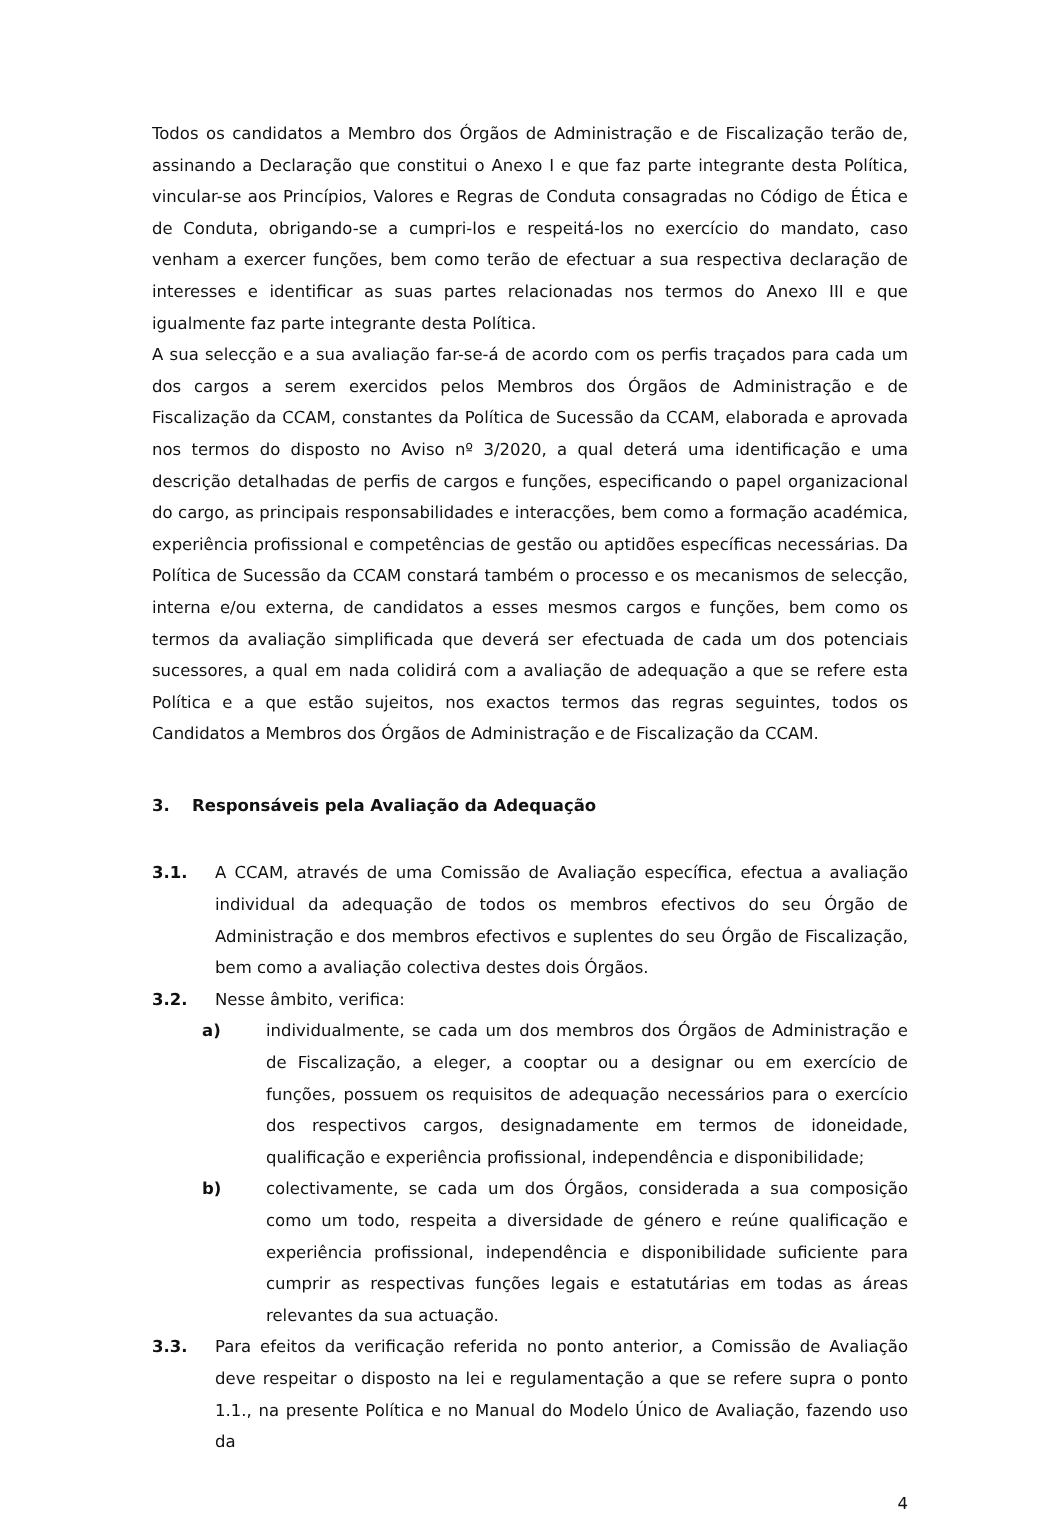Todos os candidatos a Membro dos Órgãos de Administração e de Fiscalização terão de, assinando a Declaração que constitui o Anexo I e que faz parte integrante desta Política, vincular-se aos Princípios, Valores e Regras de Conduta consagradas no Código de Ética e de Conduta, obrigando-se a cumpri-los e respeitá-los no exercício do mandato, caso venham a exercer funções, bem como terão de efectuar a sua respectiva declaração de interesses e identificar as suas partes relacionadas nos termos do Anexo III e que igualmente faz parte integrante desta Política.
A sua selecção e a sua avaliação far-se-á de acordo com os perfis traçados para cada um dos cargos a serem exercidos pelos Membros dos Órgãos de Administração e de Fiscalização da CCAM, constantes da Política de Sucessão da CCAM, elaborada e aprovada nos termos do disposto no Aviso nº 3/2020, a qual deterá uma identificação e uma descrição detalhadas de perfis de cargos e funções, especificando o papel organizacional do cargo, as principais responsabilidades e interacções, bem como a formação académica, experiência profissional e competências de gestão ou aptidões específicas necessárias. Da Política de Sucessão da CCAM constará também o processo e os mecanismos de selecção, interna e/ou externa, de candidatos a esses mesmos cargos e funções, bem como os termos da avaliação simplificada que deverá ser efectuada de cada um dos potenciais sucessores, a qual em nada colidirá com a avaliação de adequação a que se refere esta Política e a que estão sujeitos, nos exactos termos das regras seguintes, todos os Candidatos a Membros dos Órgãos de Administração e de Fiscalização da CCAM.
3. Responsáveis pela Avaliação da Adequação
3.1. A CCAM, através de uma Comissão de Avaliação específica, efectua a avaliação individual da adequação de todos os membros efectivos do seu Órgão de Administração e dos membros efectivos e suplentes do seu Órgão de Fiscalização, bem como a avaliação colectiva destes dois Órgãos.
3.2. Nesse âmbito, verifica:
a) individualmente, se cada um dos membros dos Órgãos de Administração e de Fiscalização, a eleger, a cooptar ou a designar ou em exercício de funções, possuem os requisitos de adequação necessários para o exercício dos respectivos cargos, designadamente em termos de idoneidade, qualificação e experiência profissional, independência e disponibilidade;
b) colectivamente, se cada um dos Órgãos, considerada a sua composição como um todo, respeita a diversidade de género e reúne qualificação e experiência profissional, independência e disponibilidade suficiente para cumprir as respectivas funções legais e estatutárias em todas as áreas relevantes da sua actuação.
3.3. Para efeitos da verificação referida no ponto anterior, a Comissão de Avaliação deve respeitar o disposto na lei e regulamentação a que se refere supra o ponto 1.1., na presente Política e no Manual do Modelo Único de Avaliação, fazendo uso da
4